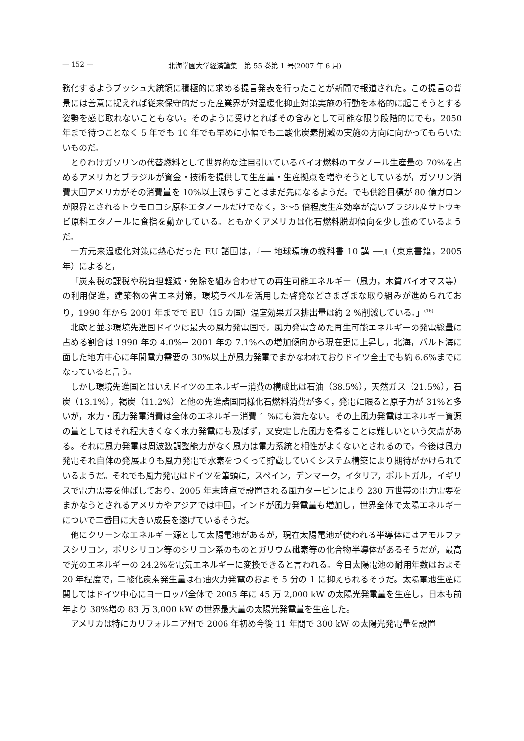— 152 — 北海学園大学経済論集　第 55 巻第 1 号(2007 年 6 月)
務化するようブッシュ大統領に積極的に求める提言発表を行ったことが新聞で報道された。この提言の背景には善意に捉えれば従来保守的だった産業界が対温暖化抑止対策実施の行動を本格的に起こそうとする姿勢を感じ取れないこともない。そのように受けとればその含みとして可能な限り段階的にでも，2050 年まで待つことなく 5 年でも 10 年でも早めに小幅でも二酸化炭素削減の実施の方向に向かってもらいたいものだ。
とりわけガソリンの代替燃料として世界的な注目引いているバイオ燃料のエタノール生産量の 70%を占めるアメリカとブラジルが資金・技術を提供して生産量・生産拠点を増やそうとしているが，ガソリン消費大国アメリカがその消費量を 10%以上減らすことはまだ先になるようだ。でも供給目標が 80 億ガロンが限界とされるトウモロコシ原料エタノールだけでなく，3〜5 倍程度生産効率が高いブラジル産サトウキビ原料エタノールに食指を動かしている。ともかくアメリカは化石燃料脱却傾向を少し強めているようだ。
一方元来温暖化対策に熱心だった EU 諸国は，『── 地球環境の教科書 10 講 ──』（東京書籍，2005 年）によると，
「炭素税の課税や税負担軽減・免除を組み合わせての再生可能エネルギー（風力，木質バイオマス等）の利用促進，建築物の省エネ対策，環境ラベルを活用した啓発などさまざまな取り組みが進められており，1990 年から 2001 年までで EU（15 カ国）温室効果ガス排出量は約 2 %削減している。」<sup>(16)</sup>
北欧と並ぶ環境先進国ドイツは最大の風力発電国で，風力発電含めた再生可能エネルギーの発電総量に占める割合は 1990 年の 4.0%→ 2001 年の 7.1%への増加傾向から現在更に上昇し，北海，バルト海に面した地方中心に年間電力需要の 30%以上が風力発電でまかなわれておりドイツ全土でも約 6.6%までになっていると言う。
しかし環境先進国とはいえドイツのエネルギー消費の構成比は石油（38.5%），天然ガス（21.5%），石炭（13.1%），褐炭（11.2%）と他の先進諸国同様化石燃料消費が多く，発電に限ると原子力が 31%と多いが，水力・風力発電消費は全体のエネルギー消費 1 %にも満たない。その上風力発電はエネルギー資源の量としてはそれ程大きくなく水力発電にも及ばず，又安定した風力を得ることは難しいという欠点がある。それに風力発電は周波数調整能力がなく風力は電力系統と相性がよくないとされるので，今後は風力発電それ自体の発展よりも風力発電で水素をつくって貯蔵していくシステム構築により期待がかけられているようだ。それでも風力発電はドイツを筆頭に，スペイン，デンマーク，イタリア，ポルトガル，イギリスで電力需要を伸ばしており，2005 年末時点で設置される風力タービンにより 230 万世帯の電力需要をまかなうとされるアメリカやアジアでは中国，インドが風力発電量も増加し，世界全体で太陽エネルギーについで二番目に大きい成長を遂げているそうだ。
他にクリーンなエネルギー源として太陽電池があるが，現在太陽電池が使われる半導体にはアモルファスシリコン，ポリシリコン等のシリコン系のものとガリウム砒素等の化合物半導体があるそうだが，最高で光のエネルギーの 24.2%を電気エネルギーに変換できると言われる。今日太陽電池の耐用年数はおよそ 20 年程度で，二酸化炭素発生量は石油火力発電のおよそ 5 分の 1 に抑えられるそうだ。太陽電池生産に関してはドイツ中心にヨーロッパ全体で 2005 年に 45 万 2,000 kW の太陽光発電量を生産し，日本も前年より 38%増の 83 万 3,000 kW の世界最大量の太陽光発電量を生産した。
アメリカは特にカリフォルニア州で 2006 年初め今後 11 年間で 300 kW の太陽光発電量を設置